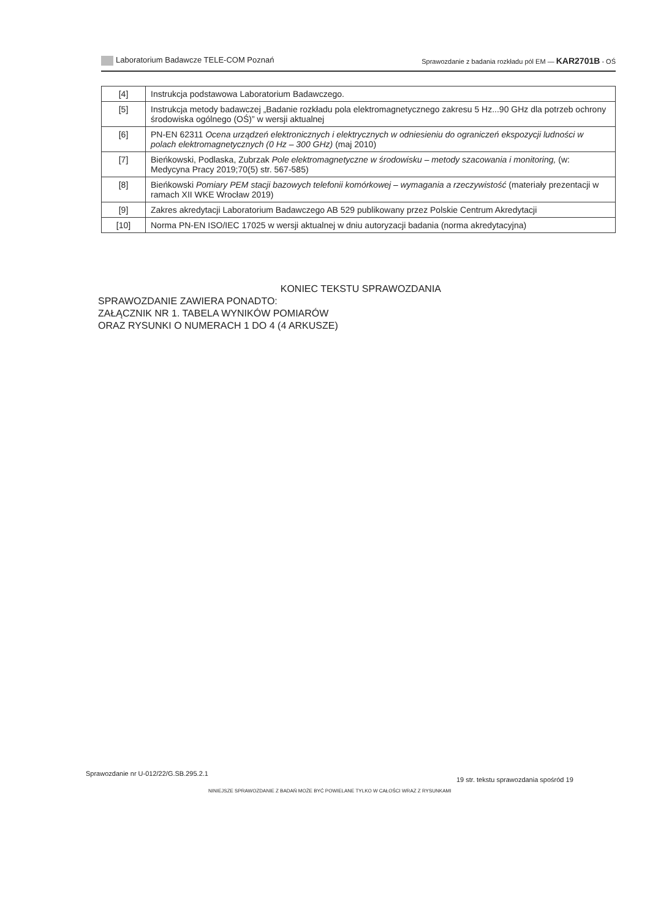Laboratorium Badawcze TELE-COM Poznań Sprawozdanie z badania rozkładu pól EM — KAR2701B - OŚ
| [4] | Instrukcja podstawowa Laboratorium Badawczego. |
| [5] | Instrukcja metody badawczej „Badanie rozkładu pola elektromagnetycznego zakresu 5 Hz...90 GHz dla potrzeb ochrony środowiska ogólnego (OŚ)” w wersji aktualnej |
| [6] | PN-EN 62311 Ocena urządzeń elektronicznych i elektrycznych w odniesieniu do ograniczeń ekspozycji ludności w polach elektromagnetycznych (0 Hz – 300 GHz) (maj 2010) |
| [7] | Bieńkowski, Podlaska, Zubrzak Pole elektromagnetyczne w środowisku – metody szacowania i monitoring, (w: Medycyna Pracy 2019;70(5) str. 567-585) |
| [8] | Bieńkowski Pomiary PEM stacji bazowych telefonii komórkowej – wymagania a rzeczywistość (materiały prezentacji w ramach XII WKE Wrocław 2019) |
| [9] | Zakres akredytacji Laboratorium Badawczego AB 529 publikowany przez Polskie Centrum Akredytacji |
| [10] | Norma PN-EN ISO/IEC 17025 w wersji aktualnej w dniu autoryzacji badania (norma akredytacyjna) |
KONIEC TEKSTU SPRAWOZDANIA
SPRAWOZDANIE ZAWIERA PONADTO:
ZAŁĄCZNIK NR 1. TABELA WYNIKÓW POMIARÓW
ORAZ RYSUNKI O NUMERACH 1 DO 4 (4 ARKUSZE)
Sprawozdanie nr U-012/22/G.SB.295.2.1
19 str. tekstu sprawozdania spośród 19
NINIEJSZE SPRAWOZDANIE Z BADAŃ MOŻE BYĆ POWIELANE TYLKO W CAŁOŚCI WRAZ Z RYSUNKAMI